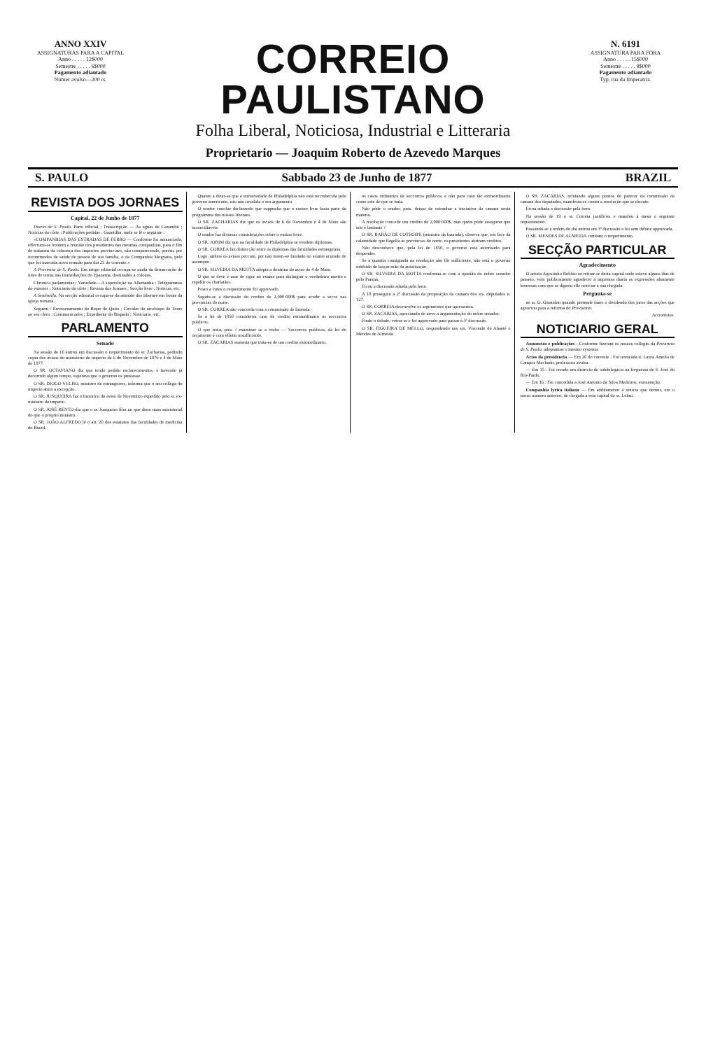ANNO XXIV
ASSIGNATURAS PARA A CAPITAL
Anno . . . . . 12$000
Semestre . . . . . 6$000
Pagamento adiantado
Numer avulso—200 rs.
CORREIO PAULISTANO
Folha Liberal, Noticiosa, Industrial e Litteraria
N. 6191
ASSIGNATURA PARA FÓRA
Anno . . . . . 15$000
Semestre . . . . . 8$000
Pagamento adiantado
Typ. rua da Imperatriz.
Proprietario — Joaquim Roberto de Azevedo Marques
S. PAULO Sabbado 23 de Junho de 1877 BRAZIL
REVISTA DOS JORNAES
Capital, 22 de Junho de 1877
Diario de S. Paulo. Parte official ; Transcripção — As aguas de Caxambú ; Noticias da côrte ; Publicações pedidas ; Gazetilha, onde se lê o seguinte :
«COMPANHIAS DAS ESTRADAS DE FERRO — Conforme foi annunciado, effectuou-se hontem a reunião dos presidentes das mesmas companhias, para o fim de tratarem da cobrança dos impostos provinciaes, não comparecendo, porém, por incommodos de saúde de pessoa de sua familia, o da Companhia Mogyana, pelo que foi marcada nova reunião para dia 25 do corrente.»
A Provincia de S. Paulo. Em artigo editorial occupa-se ainda da demarcação do lotes de terras nas immediações do Ypanema, destinados a colonos.
Chronica parlamentar ; Variedade—A superstição na Allemanha ; Telegrammas do exterior ; Noticiario da côrte ; Revista dos Jornaes ; Secção livre ; Noticias, etc.
A Sentinella. Na secção editorial occupa-se da attitude dos liberaes em frente da igreja romana.
Seguem : Envenenamento do Bispo de Quito ; Circular do arcebispo de Tours ao seu clero ; Communicados ; Expediente do Bispado ; Noticiario, etc.
PARLAMENTO
Senado
Na sessão de 16 entrou em discussão o requerimento do sr. Zacharias, pedindo copia dos avisos do ministerio do imperio de 6 do Novembro de 1876 e 4 de Maio de 1877.
O SR. OCTAVIANO diz que tendo pedido esclarecimentos, e havendo já decorrido algum tempo, esperava que o governo os prestasse.
O SR. DIOGO VELHO, ministro de estrangeiros, informa que o seu collega do imperio abrio a excepção.
O SR. JUNQUEIRA faz o historico do aviso de Novembro expedido pelo sr. ex-ministro do imperio.
O SR. JOSÉ BENTO diz que o sr. Junqueira fôra no que disse mais ministerial do que o proprio ministro.
O SR. JOÃO ALFREDO lê o art. 20 dos estatutos das faculdades de medicina do Brazil.
Quanto a dizer-se que a universidade de Philadelphia não está reconhecida pelo governo americano, isto não invalida o seu argumento.
O orador conclue declarando que suppunha que o ensino livre fazia parte do programma dos nossos liberaes.
O SR. ZACHARIAS diz que os avisos de 6 de Novembro e 4 de Maio são inconciliaveis.
O orador faz diversas considerações sobre o ensino livre.
O SR. JOBIM diz que na faculdade de Philadelphia se vendem diplomas.
O SR. CORREA faz distincção entre os diplomas das faculdades estrangeiras.
Logo, ambos os avisos peccam, por não terem-se fundado no exame acurado do assumpto.
O SR. SILVEIRA DA MOTTA adopta a doutrina do aviso de 4 de Maio.
O que se deve é usar de rigor no exame para distinguir o verdadeiro merito e repellir os charlatães.
Posto a votos o requerimento foi approvado.
Seguiu-se a discussão do credito de 2,000:000$ para acudir a secca nas provincias do norte.
O SR. CORREA não concorda com a commissão de fazenda.
Se a lei de 1850 considerou caso de credito extraordinario os soccorros publicos.
O que resta, pois ? examinar se a verba — Soccorros publicos, da lei do orçamento é com effeito insufficiente.
O SR. ZACARIAS sustenta que trata-se de um credito extraordinario.
os casos ordinarios de soccorros publicos, e não para caso tão extraordinario como este de que se trata.
Não póde o orador, pois, deixar de estranhar a iniciativa da camara nesta materia.
A resolução concede um credito de 2,000:000$, mas quem póde assegurar que isto é bastante ?
O SR. BARÃO DE COTEGIPE (ministro da fazenda), observa que, em face da calamidade que flagella as provincias do norte, os presidentes abriram creditos.
Não desconhece que, pela lei de 1850, o governo está autorisado para despender.
Se a quantia consignada na resolução não fôr sufficiente, não está o governo inhibido de lançar mão da autorisação.
O SR. SILVEIRA DA MOTTA conforma-se com a opinião do nobre senador pelo Paraná.
Ficou a discussão adiada pela hora.
A 18 proseguiu a 2ª discussão da proposição da camara dos srs. deputados n. 127.
O SR. CORREIA desenvolve os argumentos que apresentou.
O SR. ZACARIAS, apreciando de novo a argumentação do nobre senador.
Findo o debate, votou-se e foi approvado para passar á 3ª discussão.
O SR. FIGUEIRA DE MELLO, respondendo aos srs. Visconde de Abaeté e Mendes de Almeida.
O SR. ZACARIAS, refutando alguns pontos do parecer da commissão da camara dos deputados, manifesta-se contra a resolução que se discute.
Ficou adiada a discussão pela hora.
Na sessão de 19 o sr. Correia justificou e mandou á mesa o seguinte requerimento.
Passando-se a ordem do dia entrou em 3ª discussão e foi sem debate approvada.
O SR. MENDES DE ALMEIDA combate o requerimento.
SECÇÃO PARTICULAR
Agradecimento
O artista Agostinho Robbio ao retirar-se desta capital onde esteve alguns dias de passeio, vem publicamente agradecer á imprensa diaria as expressões altamente honrosas com que se dignou elle noticiar a sua chegada.
Pergunta-se
ao sr. G. Giraudon quando pretende fazer o dividendo dos juros das acções que agenciou para a reforma do Provisorio.
Accionistas.
NOTICIARIO GERAL
Annuncios e publicações—Conforme fizeram os nossos collegas da Provincia de S. Paulo, adoptamos o mesmo systema.
Actos da presidencia — Em 20 do corrente : Foi nomeada d. Laura Amelia de Campos Machado, professora avulsa.
— Em 15 : Foi creado um districto de subdelegacia na freguezia de S. José do Rio-Pardo.
— Em 16 : Foi concedida a José Antonio da Silva Medeiros, exoneração.
Companhia lyrica italiana — Em additamento á noticia que demos, em o nosso numero anterior, de chegada a esta capital do sr. Lelmi.